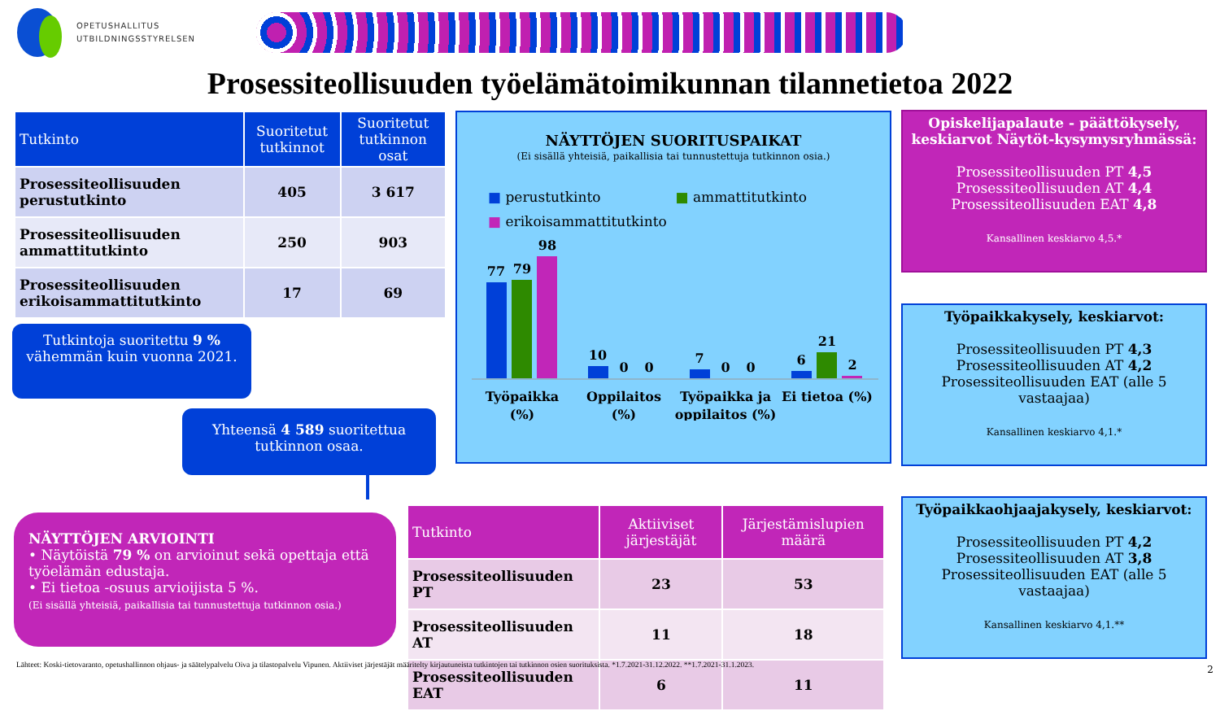OPETUSHALLITUS
UTBILDNINGSSTYRELSEN
Prosessiteollisuuden työelämätoimikunnan tilannetietoa 2022
| Tutkinto | Suoritetut tutkinnot | Suoritetut tutkinnon osat |
| --- | --- | --- |
| Prosessiteollisuuden perustutkinto | 405 | 3 617 |
| Prosessiteollisuuden ammattitutkinto | 250 | 903 |
| Prosessiteollisuuden erikoisammattitutkinto | 17 | 69 |
Tutkintoja suoritettu 9 % vähemmän kuin vuonna 2021.
Yhteensä 4 589 suoritettua tutkinnon osaa.
NÄYTTÖJEN ARVIOINTI
• Näytöistä 79 % on arvioinut sekä opettaja että työelämän edustaja.
• Ei tietoa -osuus arvioijista 5 %.
(Ei sisällä yhteisiä, paikallisia tai tunnustettuja tutkinnon osia.)
NÄYTTÖJEN SUORITUSPAIKAT
(Ei sisällä yhteisiä, paikallisia tai tunnustettuja tutkinnon osia.)
■ perustutkinto ■ ammattitutkinto
■ erikoisammattitutkinto
77
79
98
10
0
0
7
0
0
6
21
2
Työpaikka
(%)
Oppilaitos
(%)
Työpaikka ja
oppilaitos (%)
Ei tietoa (%)
Opiskelijapalaute - päättökysely, keskiarvot Näytöt-kysymysryhmässä:
Prosessiteollisuuden PT 4,5
Prosessiteollisuuden AT 4,4
Prosessiteollisuuden EAT 4,8
Kansallinen keskiarvo 4,5.*
Työpaikkakysely, keskiarvot:
Prosessiteollisuuden PT 4,3
Prosessiteollisuuden AT 4,2
Prosessiteollisuuden EAT (alle 5 vastaajaa)
Kansallinen keskiarvo 4,1.*
Työpaikkaohjaajakysely, keskiarvot:
Prosessiteollisuuden PT 4,2
Prosessiteollisuuden AT 3,8
Prosessiteollisuuden EAT (alle 5 vastaajaa)
Kansallinen keskiarvo 4,1.**
| Tutkinto | Aktiiviset järjestäjät | Järjestämislupien määrä |
| --- | --- | --- |
| Prosessiteollisuuden PT | 23 | 53 |
| Prosessiteollisuuden AT | 11 | 18 |
| Prosessiteollisuuden EAT | 6 | 11 |
Lähteet: Koski-tietovaranto, opetushallinnon ohjaus- ja säätelypalvelu Oiva ja tilastopalvelu Vipunen. Aktiiviset järjestäjät määritelty kirjautuneista tutkintojen tai tutkinnon osien suorituksista. *1.7.2021-31.12.2022. **1.7.2021-31.1.2023.
2